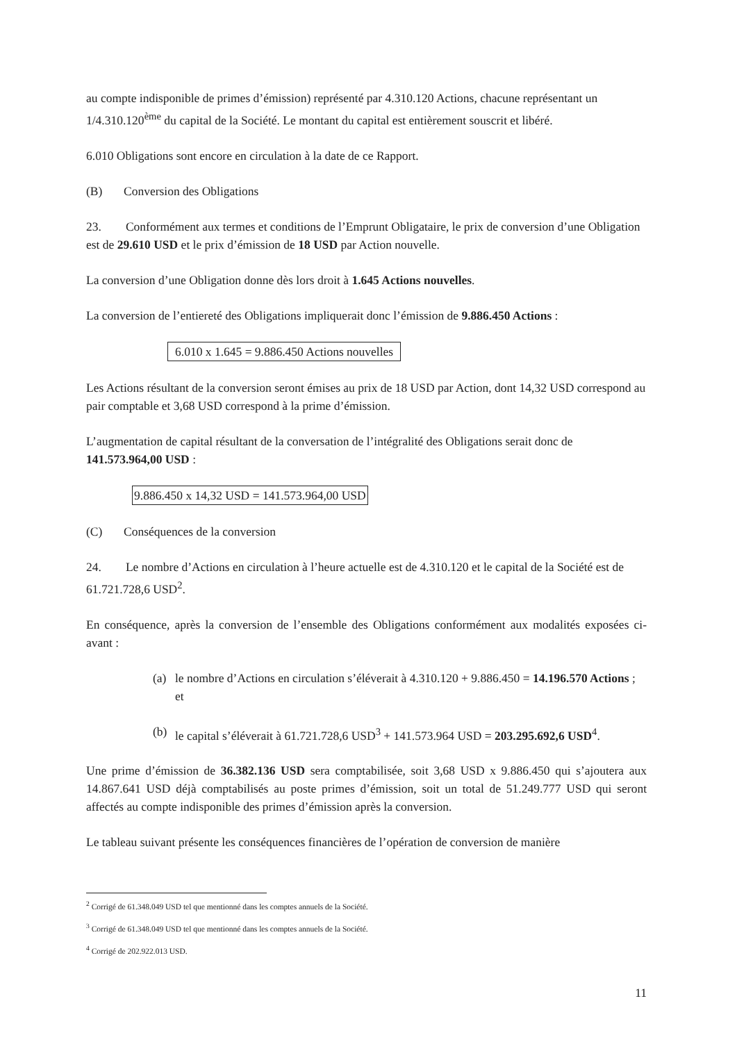au compte indisponible de primes d’émission) représenté par 4.310.120 Actions, chacune représentant un 1/4.310.120<sup>ème</sup> du capital de la Société. Le montant du capital est entièrement souscrit et libéré.
6.010 Obligations sont encore en circulation à la date de ce Rapport.
(B) Conversion des Obligations
23. Conformément aux termes et conditions de l’Emprunt Obligataire, le prix de conversion d’une Obligation est de 29.610 USD et le prix d’émission de 18 USD par Action nouvelle.
La conversion d’une Obligation donne dès lors droit à 1.645 Actions nouvelles.
La conversion de l’entiereté des Obligations impliquerait donc l’émission de 9.886.450 Actions :
6.010 x 1.645 = 9.886.450 Actions nouvelles
Les Actions résultant de la conversion seront émises au prix de 18 USD par Action, dont 14,32 USD correspond au pair comptable et 3,68 USD correspond à la prime d’émission.
L’augmentation de capital résultant de la conversation de l’intégralité des Obligations serait donc de 141.573.964,00 USD :
9.886.450 x 14,32 USD = 141.573.964,00 USD
(C) Conséquences de la conversion
24. Le nombre d’Actions en circulation à l’heure actuelle est de 4.310.120 et le capital de la Société est de 61.721.728,6 USD<sup>2</sup>.
En conséquence, après la conversion de l’ensemble des Obligations conformément aux modalités exposées ci-avant :
(a) le nombre d’Actions en circulation s’éléverait à 4.310.120 + 9.886.450 = 14.196.570 Actions ; et
(b) le capital s’éléverait à 61.721.728,6 USD<sup>3</sup> + 141.573.964 USD = 203.295.692,6 USD<sup>4</sup>.
Une prime d’émission de 36.382.136 USD sera comptabilisée, soit 3,68 USD x 9.886.450 qui s’ajoutera aux 14.867.641 USD déjà comptabilisés au poste primes d’émission, soit un total de 51.249.777 USD qui seront affectés au compte indisponible des primes d’émission après la conversion.
Le tableau suivant présente les conséquences financières de l’opération de conversion de manière
<sup>2</sup> Corrigé de 61.348.049 USD tel que mentionné dans les comptes annuels de la Société.
<sup>3</sup> Corrigé de 61.348.049 USD tel que mentionné dans les comptes annuels de la Société.
<sup>4</sup> Corrigé de 202.922.013 USD.
11